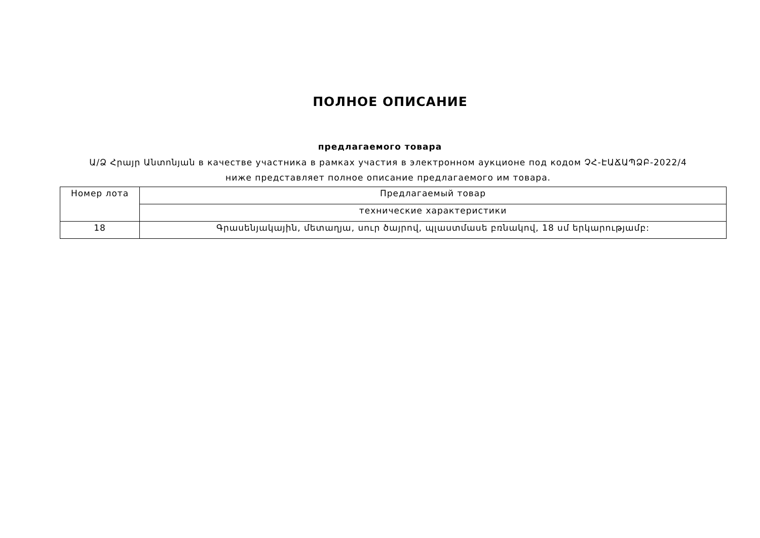ПОЛНОЕ ОПИСАНИЕ
предлагаемого товара
Ա/Ձ Հրայր Անտոնյան в качестве участника в рамках участия в электронном аукционе под кодом ՉՀ-ԷԱՃԱՊՁԲ-2022/4 ниже представляет полное описание предлагаемого им товара.
| Номер лота | Предлагаемый товар |
| --- | --- |
| | технические характеристики |
| 18 | Գրասենյակային, մետաղյա, սուր ծայրով, պլաստմասե բռնակով, 18 սմ երկարությամբ: |